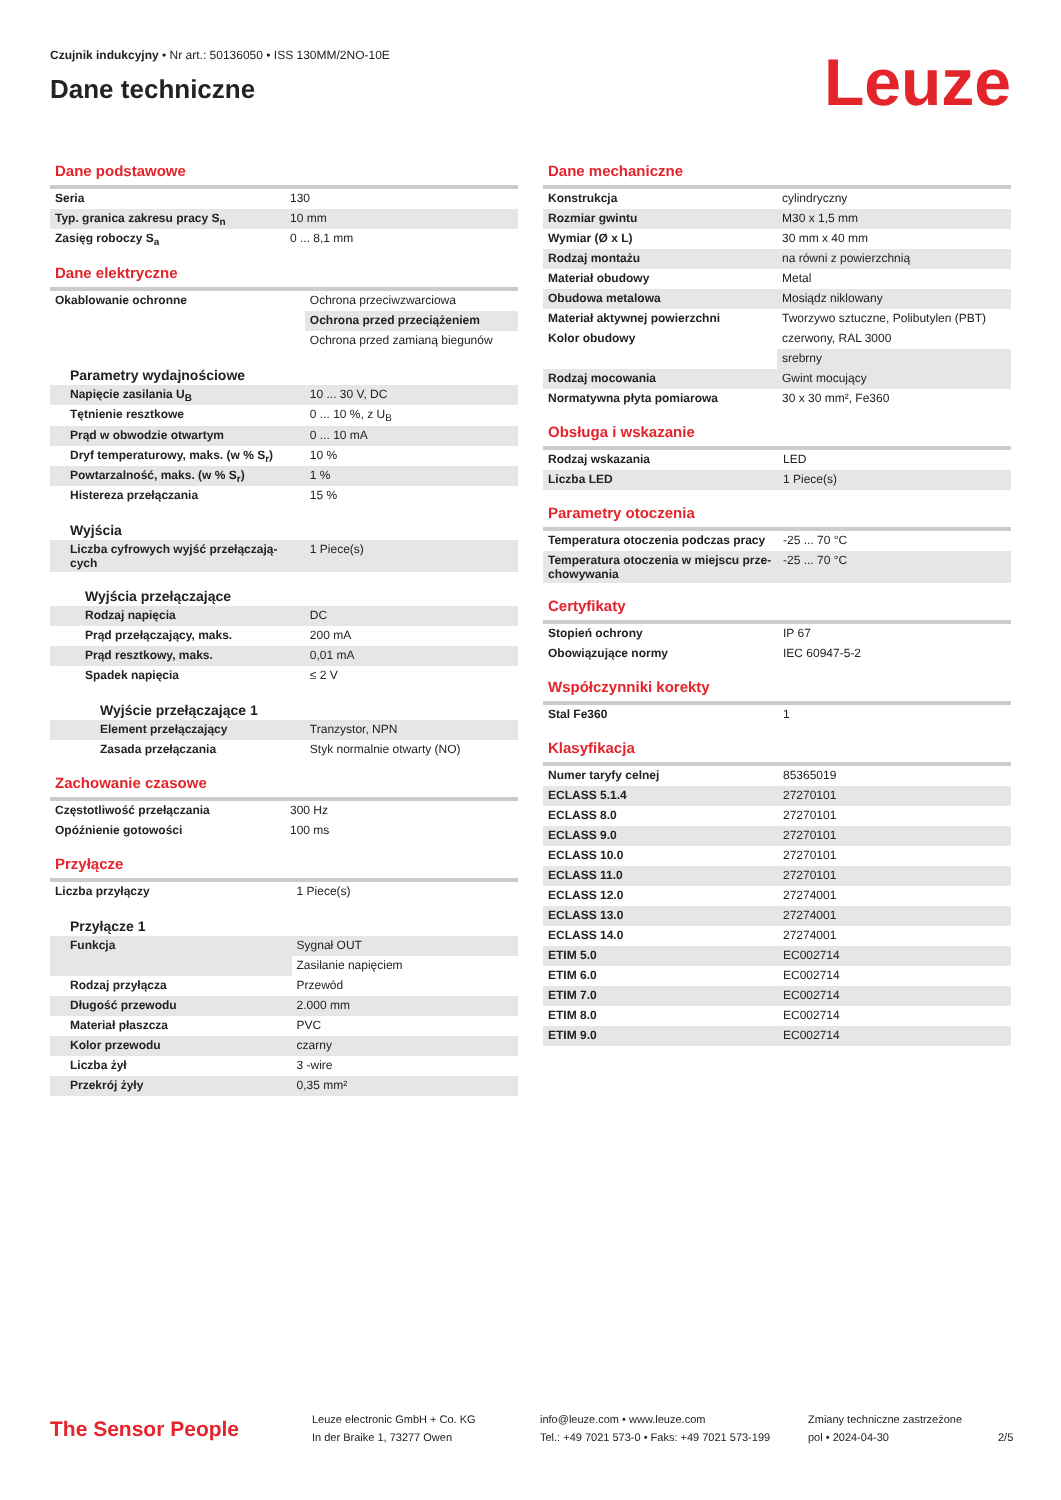Czujnik indukcyjny • Nr art.: 50136050 • ISS 130MM/2NO-10E
Dane techniczne
Leuze
Dane podstawowe
| Seria | 130 |
| Typ. granica zakresu pracy S<sub>n</sub> | 10 mm |
| Zasięg roboczy S<sub>a</sub> | 0 ... 8,1 mm |
Dane elektryczne
| Okablowanie ochronne | Ochrona przeciwzwarciowa |
| | Ochrona przed przeciążeniem |
| | Ochrona przed zamianą biegunów |
| Parametry wydajnościowe | |
| Napięcie zasilania U<sub>B</sub> | 10 ... 30 V, DC |
| Tętnienie resztkowe | 0 ... 10 %, z U<sub>B</sub> |
| Prąd w obwodzie otwartym | 0 ... 10 mA |
| Dryf temperaturowy, maks. (w % S<sub>r</sub>) | 10 % |
| Powtarzalność, maks. (w % S<sub>r</sub>) | 1 % |
| Histereza przełączania | 15 % |
| Wyjścia | |
| Liczba cyfrowych wyjść przełączają­cych | 1 Piece(s) |
| Wyjścia przełączające | |
| Rodzaj napięcia | DC |
| Prąd przełączający, maks. | 200 mA |
| Prąd resztkowy, maks. | 0,01 mA |
| Spadek napięcia | ≤ 2 V |
| Wyjście przełączające 1 | |
| Element przełączający | Tranzystor, NPN |
| Zasada przełączania | Styk normalnie otwarty (NO) |
Zachowanie czasowe
| Częstotliwość przełączania | 300 Hz |
| Opóźnienie gotowości | 100 ms |
Przyłącze
| Liczba przyłączy | 1 Piece(s) |
| Przyłącze 1 | |
| Funkcja | Sygnał OUT |
| | Zasilanie napięciem |
| Rodzaj przyłącza | Przewód |
| Długość przewodu | 2.000 mm |
| Materiał płaszcza | PVC |
| Kolor przewodu | czarny |
| Liczba żył | 3 -wire |
| Przekrój żyły | 0,35 mm² |
Dane mechaniczne
| Konstrukcja | cylindryczny |
| Rozmiar gwintu | M30 x 1,5 mm |
| Wymiar (Ø x L) | 30 mm x 40 mm |
| Rodzaj montażu | na równi z powierzchnią |
| Materiał obudowy | Metal |
| Obudowa metalowa | Mosiądz niklowany |
| Materiał aktywnej powierzchni | Tworzywo sztuczne, Polibutylen (PBT) |
| Kolor obudowy | czerwony, RAL 3000 |
| | srebrny |
| Rodzaj mocowania | Gwint mocujący |
| Normatywna płyta pomiarowa | 30 x 30 mm², Fe360 |
Obsługa i wskazanie
| Rodzaj wskazania | LED |
| Liczba LED | 1 Piece(s) |
Parametry otoczenia
| Temperatura otoczenia podczas pracy | -25 ... 70 °C |
| Temperatura otoczenia w miejscu prze­chowywania | -25 ... 70 °C |
Certyfikaty
| Stopień ochrony | IP 67 |
| Obowiązujące normy | IEC 60947-5-2 |
Współczynniki korekty
| Stal Fe360 | 1 |
Klasyfikacja
| Numer taryfy celnej | 85365019 |
| ECLASS 5.1.4 | 27270101 |
| ECLASS 8.0 | 27270101 |
| ECLASS 9.0 | 27270101 |
| ECLASS 10.0 | 27270101 |
| ECLASS 11.0 | 27270101 |
| ECLASS 12.0 | 27274001 |
| ECLASS 13.0 | 27274001 |
| ECLASS 14.0 | 27274001 |
| ETIM 5.0 | EC002714 |
| ETIM 6.0 | EC002714 |
| ETIM 7.0 | EC002714 |
| ETIM 8.0 | EC002714 |
| ETIM 9.0 | EC002714 |
The Sensor People
Leuze electronic GmbH + Co. KG
In der Braike 1, 73277 Owen
info@leuze.com • www.leuze.com
Tel.: +49 7021 573-0 • Faks: +49 7021 573-199
Zmiany techniczne zastrzeżone
pol • 2024-04-30
2/5